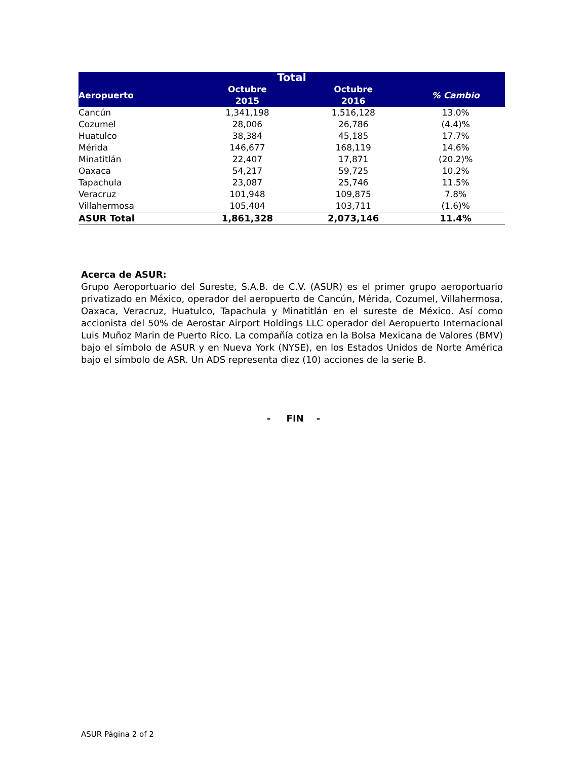| Total | | | |
| --- | --- | --- | --- |
| Aeropuerto | Octubre 2015 | Octubre 2016 | % Cambio |
| Cancún | 1,341,198 | 1,516,128 | 13.0% |
| Cozumel | 28,006 | 26,786 | (4.4)% |
| Huatulco | 38,384 | 45,185 | 17.7% |
| Mérida | 146,677 | 168,119 | 14.6% |
| Minatitlán | 22,407 | 17,871 | (20.2)% |
| Oaxaca | 54,217 | 59,725 | 10.2% |
| Tapachula | 23,087 | 25,746 | 11.5% |
| Veracruz | 101,948 | 109,875 | 7.8% |
| Villahermosa | 105,404 | 103,711 | (1.6)% |
| ASUR Total | 1,861,328 | 2,073,146 | 11.4% |
Acerca de ASUR:
Grupo Aeroportuario del Sureste, S.A.B. de C.V. (ASUR) es el primer grupo aeroportuario privatizado en México, operador del aeropuerto de Cancún, Mérida, Cozumel, Villahermosa, Oaxaca, Veracruz, Huatulco, Tapachula y Minatitlán en el sureste de México. Así como accionista del 50% de Aerostar Airport Holdings LLC operador del Aeropuerto Internacional Luis Muñoz Marin de Puerto Rico. La compañía cotiza en la Bolsa Mexicana de Valores (BMV) bajo el símbolo de ASUR y en Nueva York (NYSE), en los Estados Unidos de Norte América bajo el símbolo de ASR. Un ADS representa diez (10) acciones de la serie B.
- FIN -
ASUR Página 2 of 2